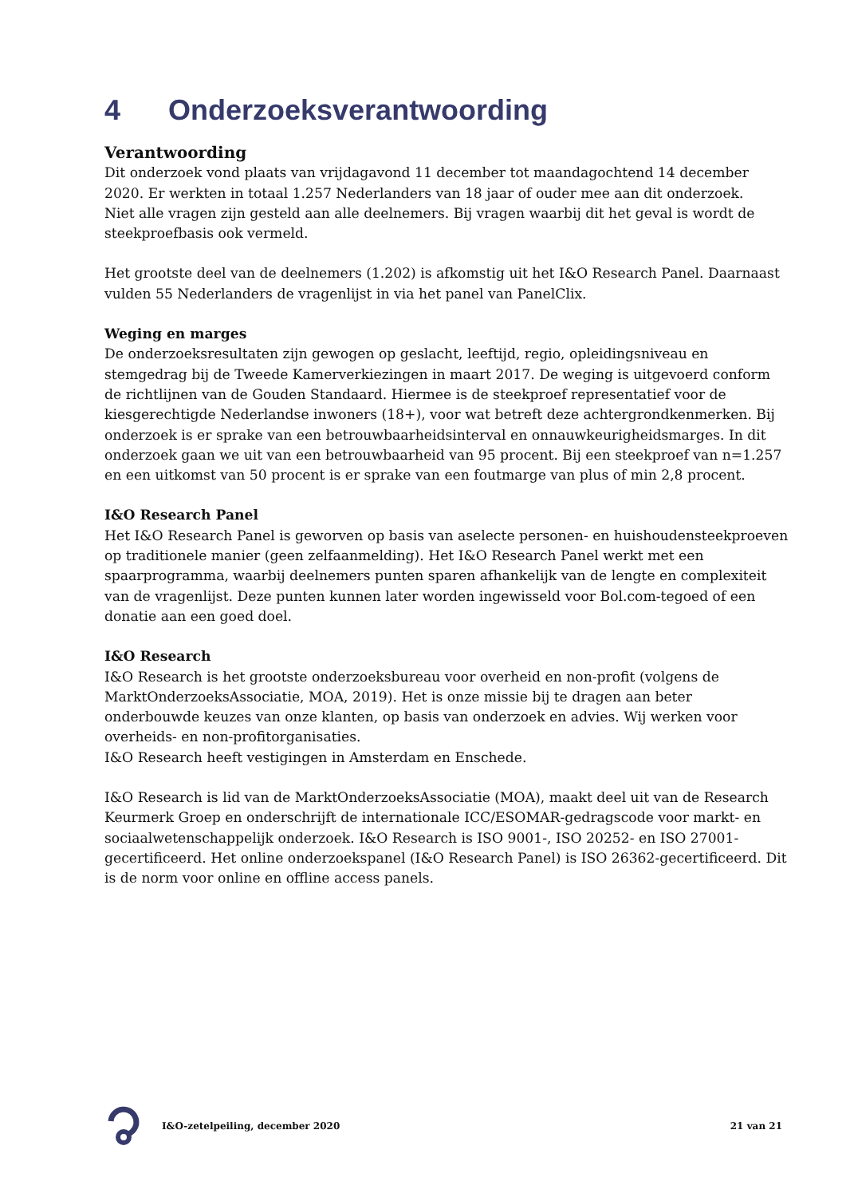4 Onderzoeksverantwoording
Verantwoording
Dit onderzoek vond plaats van vrijdagavond 11 december tot maandagochtend 14 december 2020. Er werkten in totaal 1.257 Nederlanders van 18 jaar of ouder mee aan dit onderzoek.
Niet alle vragen zijn gesteld aan alle deelnemers. Bij vragen waarbij dit het geval is wordt de steekproefbasis ook vermeld.
Het grootste deel van de deelnemers (1.202) is afkomstig uit het I&O Research Panel. Daarnaast vulden 55 Nederlanders de vragenlijst in via het panel van PanelClix.
Weging en marges
De onderzoeksresultaten zijn gewogen op geslacht, leeftijd, regio, opleidingsniveau en stemgedrag bij de Tweede Kamerverkiezingen in maart 2017. De weging is uitgevoerd conform de richtlijnen van de Gouden Standaard. Hiermee is de steekproef representatief voor de kiesgerechtigde Nederlandse inwoners (18+), voor wat betreft deze achtergrondkenmerken. Bij onderzoek is er sprake van een betrouwbaarheidsinterval en onnauwkeurigheidsmarges. In dit onderzoek gaan we uit van een betrouwbaarheid van 95 procent. Bij een steekproef van n=1.257 en een uitkomst van 50 procent is er sprake van een foutmarge van plus of min 2,8 procent.
I&O Research Panel
Het I&O Research Panel is geworven op basis van aselecte personen- en huishoudensteekproeven op traditionele manier (geen zelfaanmelding). Het I&O Research Panel werkt met een spaarprogramma, waarbij deelnemers punten sparen afhankelijk van de lengte en complexiteit van de vragenlijst. Deze punten kunnen later worden ingewisseld voor Bol.com-tegoed of een donatie aan een goed doel.
I&O Research
I&O Research is het grootste onderzoeksbureau voor overheid en non-profit (volgens de MarktOnderzoeksAssociatie, MOA, 2019). Het is onze missie bij te dragen aan beter onderbouwde keuzes van onze klanten, op basis van onderzoek en advies. Wij werken voor overheids- en non-profitorganisaties.
I&O Research heeft vestigingen in Amsterdam en Enschede.
I&O Research is lid van de MarktOnderzoeksAssociatie (MOA), maakt deel uit van de Research Keurmerk Groep en onderschrijft de internationale ICC/ESOMAR-gedragscode voor markt- en sociaalwetenschappelijk onderzoek. I&O Research is ISO 9001-, ISO 20252- en ISO 27001-gecertificeerd. Het online onderzoekspanel (I&O Research Panel) is ISO 26362-gecertificeerd. Dit is de norm voor online en offline access panels.
I&O-zetelpeiling, december 2020
21 van 21